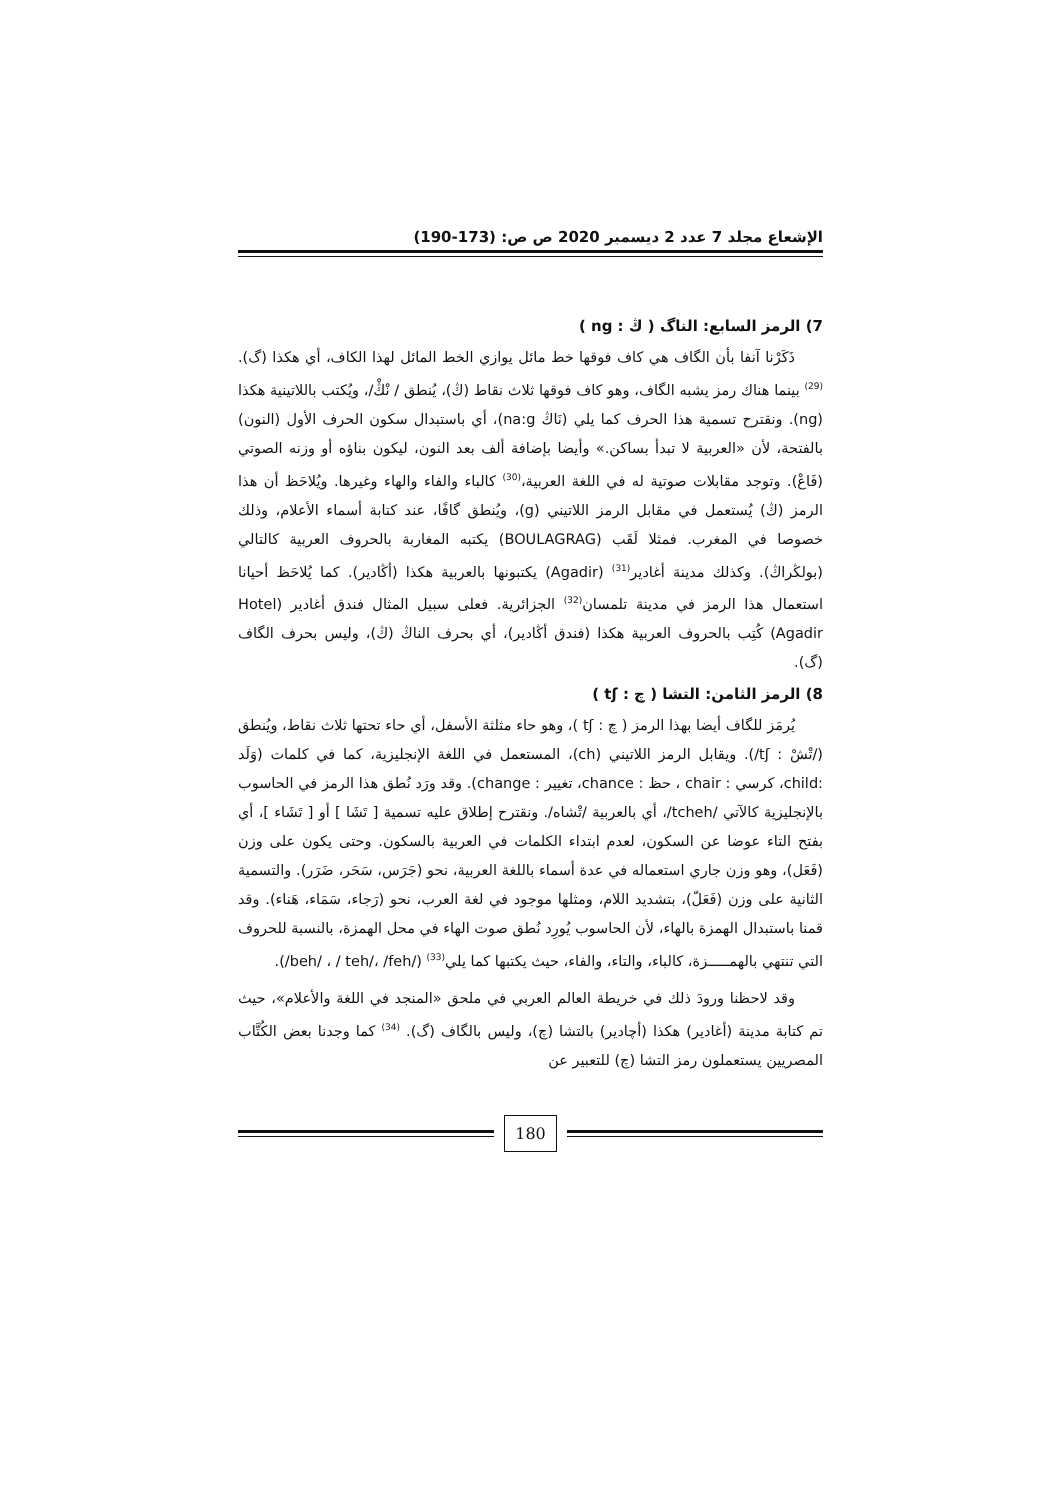الإشعاع مجلد 7 عدد 2 ديسمبر 2020 ص ص: (173-190)
7) الرمز السابع: الناگ ( ڭ : ng )
ذَكَرْنا آنفا بأن الگاف هي كاف فوقها خط مائل يوازي الخط المائل لهذا الكاف، أي هكذا (گ).<sup>(29)</sup> بينما هناك رمز يشبه الگاف، وهو كاف فوقها ثلاث نقاط (ڭ)، يُنطق / نْڭْ/، ويُكتب باللاتينية هكذا (ng). ونقترح تسمية هذا الحرف كما يلي (نَاڭ na:g)، أي باستبدال سكون الحرف الأول (النون) بالفتحة، لأن «العربية لا تبدأ بساكن.» وأيضا بإضافة ألف بعد النون، ليكون بناؤه أو وزنه الصوتي (فَاعْ). وتوجد مقابلات صوتية له في اللغة العربية،<sup>(30)</sup> كالباء والفاء والهاء وغيرها. ويُلاحَظ أن هذا الرمز (ڭ) يُستعمل في مقابل الرمز اللاتيني (g)، ويُنطق گافًا، عند كتابة أسماء الأعلام، وذلك خصوصا في المغرب. فمثلا لَقَب (BOULAGRAG) يكتبه المغاربة بالحروف العربية كالتالي (بولڭراڭ). وكذلك مدينة أغادير<sup>(31)</sup> (Agadir) يكتبونها بالعربية هكذا (أڭادير). كما يُلاحَظ أحيانا استعمال هذا الرمز في مدينة تلمسان<sup>(32)</sup> الجزائرية. فعلى سبيل المثال فندق أغادير (Hotel Agadir) كُتِب بالحروف العربية هكذا (فندق أڭادير)، أي بحرف الناڭ (ڭ)، وليس بحرف الگاف (گ).
8) الرمز الثامن: التشا ( چ : tʃ )
يُرمَز للگاف أيضا بهذا الرمز ( چ : tʃ )، وهو حاء مثلثة الأسفل، أي حاء تحتها ثلاث نقاط، ويُنطق (/تْشْ : tʃ/). ويقابل الرمز اللاتيني (ch)، المستعمل في اللغة الإنجليزية، كما في كلمات (وَلَد :child، كرسي : chair ، حظ : chance، تغيير : change). وقد ورَد نُطق هذا الرمز في الحاسوب بالإنجليزية كالآتي /tcheh/، أي بالعربية /تْشاه/. ونقترح إطلاق عليه تسمية [ تَشَا ] أو [ تَشَاء ]، أي بفتح التاء عوضا عن السكون، لعدم ابتداء الكلمات في العربية بالسكون. وحتى يكون على وزن (فَعَل)، وهو وزن جاري استعماله في عدة أسماء باللغة العربية، نحو (جَرَس، سَحَر، ضَرَر). والتسمية الثانية على وزن (فَعَلّ)، بتشديد اللام، ومثلها موجود في لغة العرب، نحو (رَجاء، سَمَاء، هَناء). وقد قمنا باستبدال الهمزة بالهاء، لأن الحاسوب يُورِد نُطق صوت الهاء في محل الهمزة، بالنسبة للحروف التي تنتهي بالهمـــــزة، كالباء، والتاء، والفاء، حيث يكتبها كما يلي<sup>(33)</sup> (/beh/ ، / teh/، /feh/).
وقد لاحظنا ورودَ ذلك في خريطة العالم العربي في ملحق «المنجد في اللغة والأعلام»، حيث تم كتابة مدينة (أغادير) هكذا (أچادير) بالتشا (چ)، وليس بالگاف (گ). <sup>(34)</sup> كما وجدنا بعض الكُتَّاب المصريين يستعملون رمز التشا (چ) للتعبير عن
180